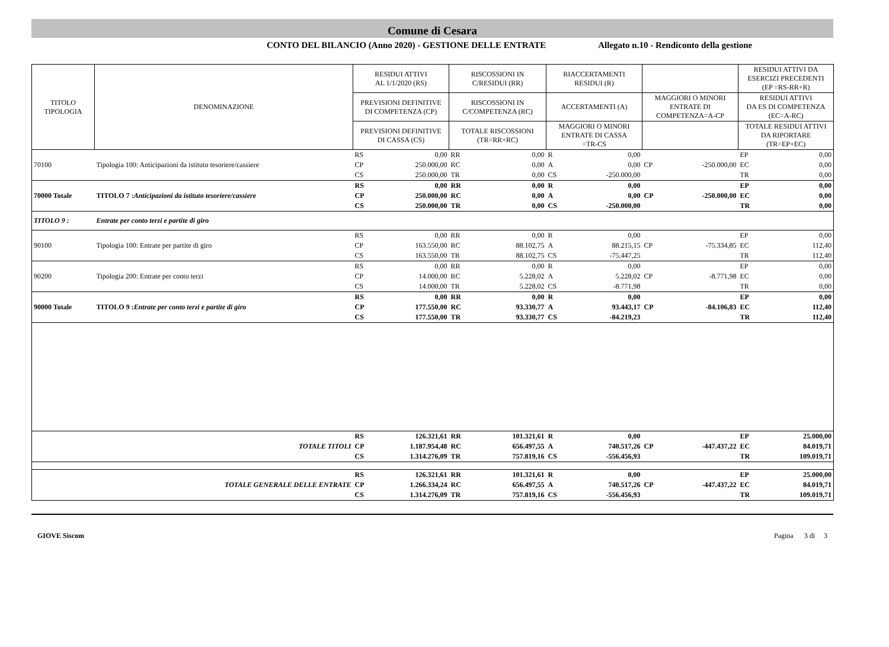Comune di Cesara
CONTO DEL BILANCIO (Anno 2020) - GESTIONE DELLE ENTRATE Allegato n.10 - Rendiconto della gestione
| TITOLO TIPOLOGIA | DENOMINAZIONE | RESIDUI ATTIVI AL 1/1/2020 (RS) | | RISCOSSIONI IN C/RESIDUI (RR) | | RIACCERTAMENTI RESIDUI (R) | | | | RESIDUI ATTIVI DA ESERCIZI PRECEDENTI (EP =RS-RR+R) | |
| --- | --- | --- | --- | --- | --- | --- | --- | --- | --- | --- | --- |
| | | PREVISIONI DEFINITIVE DI COMPETENZA (CP) | | RISCOSSIONI IN C/COMPETENZA (RC) | | ACCERTAMENTI (A) | | MAGGIORI O MINORI ENTRATE DI COMPETENZA=A-CP | | RESIDUI ATTIVI DA ES DI COMPETENZA (EC=A-RC) | |
| | | PREVISIONI DEFINITIVE DI CASSA (CS) | | TOTALE RISCOSSIONI (TR=RR+RC) | | MAGGIORI O MINORI ENTRATE DI CASSA =TR-CS | | | | TOTALE RESIDUI ATTIVI DA RIPORTARE (TR=EP+EC) | |
| | | RS | 0,00 | RR | 0,00 | R | 0,00 | | | EP | 0,00 |
| 70100 | Tipologia 100: Anticipazioni da istituto tesoriere/cassiere | CP | 250.000,00 | RC | 0,00 | A | 0,00 | CP | -250.000,00 | EC | 0,00 |
| | | CS | 250.000,00 | TR | 0,00 | CS | -250.000,00 | | | TR | 0,00 |
| | | RS | 0,00 | RR | 0,00 | R | 0,00 | | | EP | 0,00 |
| 70000 Totale | TITOLO 7 : Anticipazioni da istituto tesoriere/cassiere | CP | 250.000,00 | RC | 0,00 | A | 0,00 | CP | -250.000,00 | EC | 0,00 |
| | | CS | 250.000,00 | TR | 0,00 | CS | -250.000,00 | | | TR | 0,00 |
| TITOLO 9 : | Entrate per conto terzi e partite di giro | | | | | | | | | | |
| | | RS | 0,00 | RR | 0,00 | R | 0,00 | | | EP | 0,00 |
| 90100 | Tipologia 100: Entrate per partite di giro | CP | 163.550,00 | RC | 88.102,75 | A | 88.215,15 | CP | -75.334,85 | EC | 112,40 |
| | | CS | 163.550,00 | TR | 88.102,75 | CS | -75.447,25 | | | TR | 112,40 |
| | | RS | 0,00 | RR | 0,00 | R | 0,00 | | | EP | 0,00 |
| 90200 | Tipologia 200: Entrate per conto terzi | CP | 14.000,00 | RC | 5.228,02 | A | 5.228,02 | CP | -8.771,98 | EC | 0,00 |
| | | CS | 14.000,00 | TR | 5.228,02 | CS | -8.771,98 | | | TR | 0,00 |
| | | RS | 0,00 | RR | 0,00 | R | 0,00 | | | EP | 0,00 |
| 90000 Totale | TITOLO 9 : Entrate per conto terzi e partite di giro | CP | 177.550,00 | RC | 93.330,77 | A | 93.443,17 | CP | -84.106,83 | EC | 112,40 |
| | | CS | 177.550,00 | TR | 93.330,77 | CS | -84.219,23 | | | TR | 112,40 |
| | | RS | 126.321,61 | RR | 101.321,61 | R | 0,00 | | | EP | 25.000,00 |
| | TOTALE TITOLI | CP | 1.187.954,48 | RC | 656.497,55 | A | 740.517,26 | CP | -447.437,22 | EC | 84.019,71 |
| | | CS | 1.314.276,09 | TR | 757.819,16 | CS | -556.456,93 | | | TR | 109.019,71 |
| | | RS | 126.321,61 | RR | 101.321,61 | R | 0,00 | | | EP | 25.000,00 |
| | TOTALE GENERALE DELLE ENTRATE | CP | 1.266.334,24 | RC | 656.497,55 | A | 740.517,26 | CP | -447.437,22 | EC | 84.019,71 |
| | | CS | 1.314.276,09 | TR | 757.819,16 | CS | -556.456,93 | | | TR | 109.019,71 |
GIOVE Siscom Pagina 3 di 3